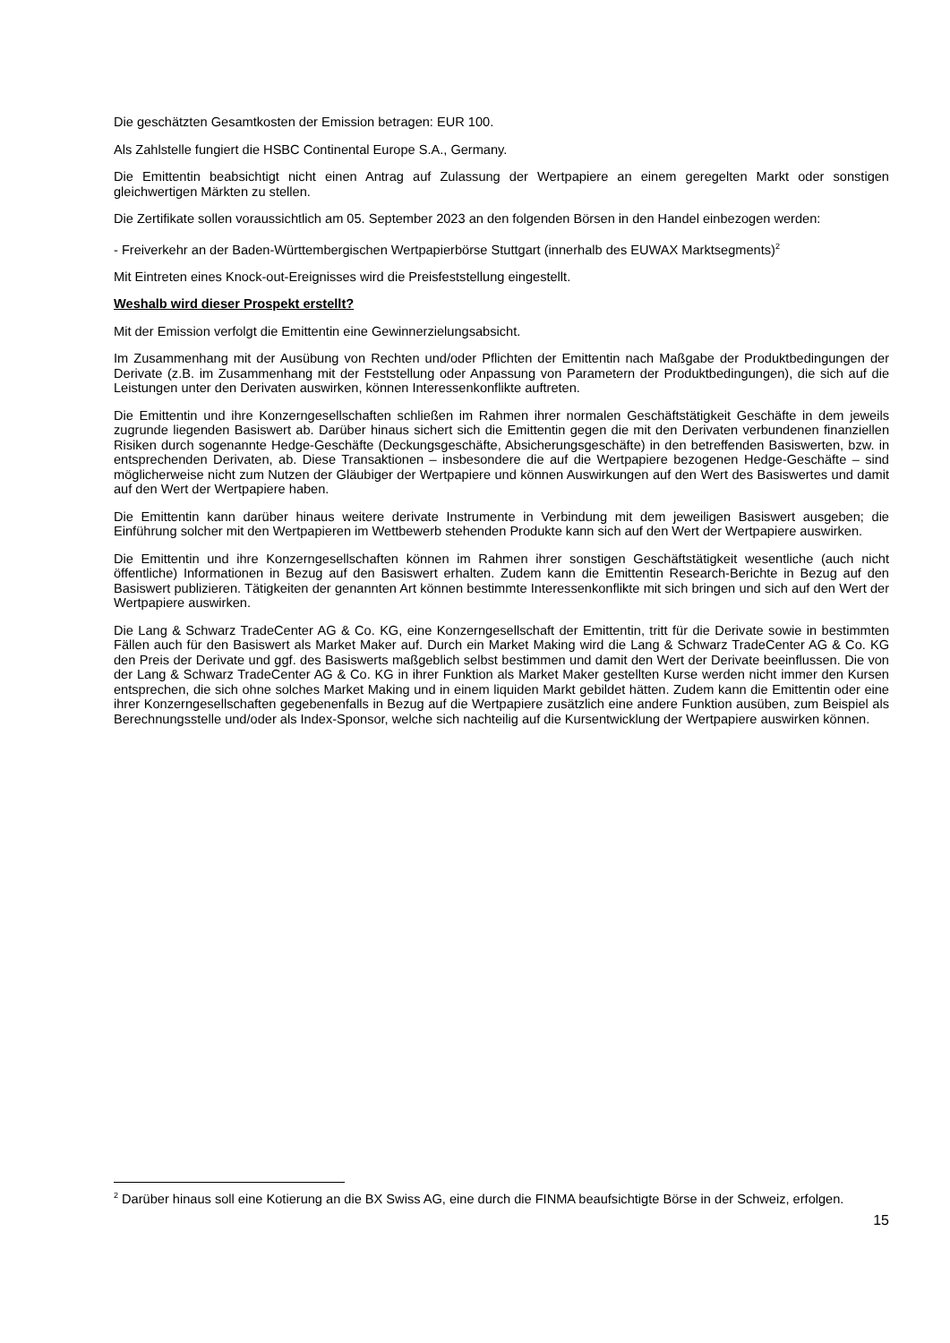Die geschätzten Gesamtkosten der Emission betragen: EUR 100.
Als Zahlstelle fungiert die HSBC Continental Europe S.A., Germany.
Die Emittentin beabsichtigt nicht einen Antrag auf Zulassung der Wertpapiere an einem geregelten Markt oder sonstigen gleichwertigen Märkten zu stellen.
Die Zertifikate sollen voraussichtlich am 05. September 2023 an den folgenden Börsen in den Handel einbezogen werden:
- Freiverkehr an der Baden-Württembergischen Wertpapierbörse Stuttgart (innerhalb des EUWAX Marktsegments)<sup>2</sup>
Mit Eintreten eines Knock-out-Ereignisses wird die Preisfeststellung eingestellt.
Weshalb wird dieser Prospekt erstellt?
Mit der Emission verfolgt die Emittentin eine Gewinnerzielungsabsicht.
Im Zusammenhang mit der Ausübung von Rechten und/oder Pflichten der Emittentin nach Maßgabe der Produktbedingungen der Derivate (z.B. im Zusammenhang mit der Feststellung oder Anpassung von Parametern der Produktbedingungen), die sich auf die Leistungen unter den Derivaten auswirken, können Interessenkonflikte auftreten.
Die Emittentin und ihre Konzerngesellschaften schließen im Rahmen ihrer normalen Geschäftstätigkeit Geschäfte in dem jeweils zugrunde liegenden Basiswert ab. Darüber hinaus sichert sich die Emittentin gegen die mit den Derivaten verbundenen finanziellen Risiken durch sogenannte Hedge-Geschäfte (Deckungsgeschäfte, Absicherungsgeschäfte) in den betreffenden Basiswerten, bzw. in entsprechenden Derivaten, ab. Diese Transaktionen – insbesondere die auf die Wertpapiere bezogenen Hedge-Geschäfte – sind möglicherweise nicht zum Nutzen der Gläubiger der Wertpapiere und können Auswirkungen auf den Wert des Basiswertes und damit auf den Wert der Wertpapiere haben.
Die Emittentin kann darüber hinaus weitere derivate Instrumente in Verbindung mit dem jeweiligen Basiswert ausgeben; die Einführung solcher mit den Wertpapieren im Wettbewerb stehenden Produkte kann sich auf den Wert der Wertpapiere auswirken.
Die Emittentin und ihre Konzerngesellschaften können im Rahmen ihrer sonstigen Geschäftstätigkeit wesentliche (auch nicht öffentliche) Informationen in Bezug auf den Basiswert erhalten. Zudem kann die Emittentin Research-Berichte in Bezug auf den Basiswert publizieren. Tätigkeiten der genannten Art können bestimmte Interessenkonflikte mit sich bringen und sich auf den Wert der Wertpapiere auswirken.
Die Lang & Schwarz TradeCenter AG & Co. KG, eine Konzerngesellschaft der Emittentin, tritt für die Derivate sowie in bestimmten Fällen auch für den Basiswert als Market Maker auf. Durch ein Market Making wird die Lang & Schwarz TradeCenter AG & Co. KG den Preis der Derivate und ggf. des Basiswerts maßgeblich selbst bestimmen und damit den Wert der Derivate beeinflussen. Die von der Lang & Schwarz TradeCenter AG & Co. KG in ihrer Funktion als Market Maker gestellten Kurse werden nicht immer den Kursen entsprechen, die sich ohne solches Market Making und in einem liquiden Markt gebildet hätten. Zudem kann die Emittentin oder eine ihrer Konzerngesellschaften gegebenenfalls in Bezug auf die Wertpapiere zusätzlich eine andere Funktion ausüben, zum Beispiel als Berechnungsstelle und/oder als Index-Sponsor, welche sich nachteilig auf die Kursentwicklung der Wertpapiere auswirken können.
<sup>2</sup> Darüber hinaus soll eine Kotierung an die BX Swiss AG, eine durch die FINMA beaufsichtigte Börse in der Schweiz, erfolgen.
15